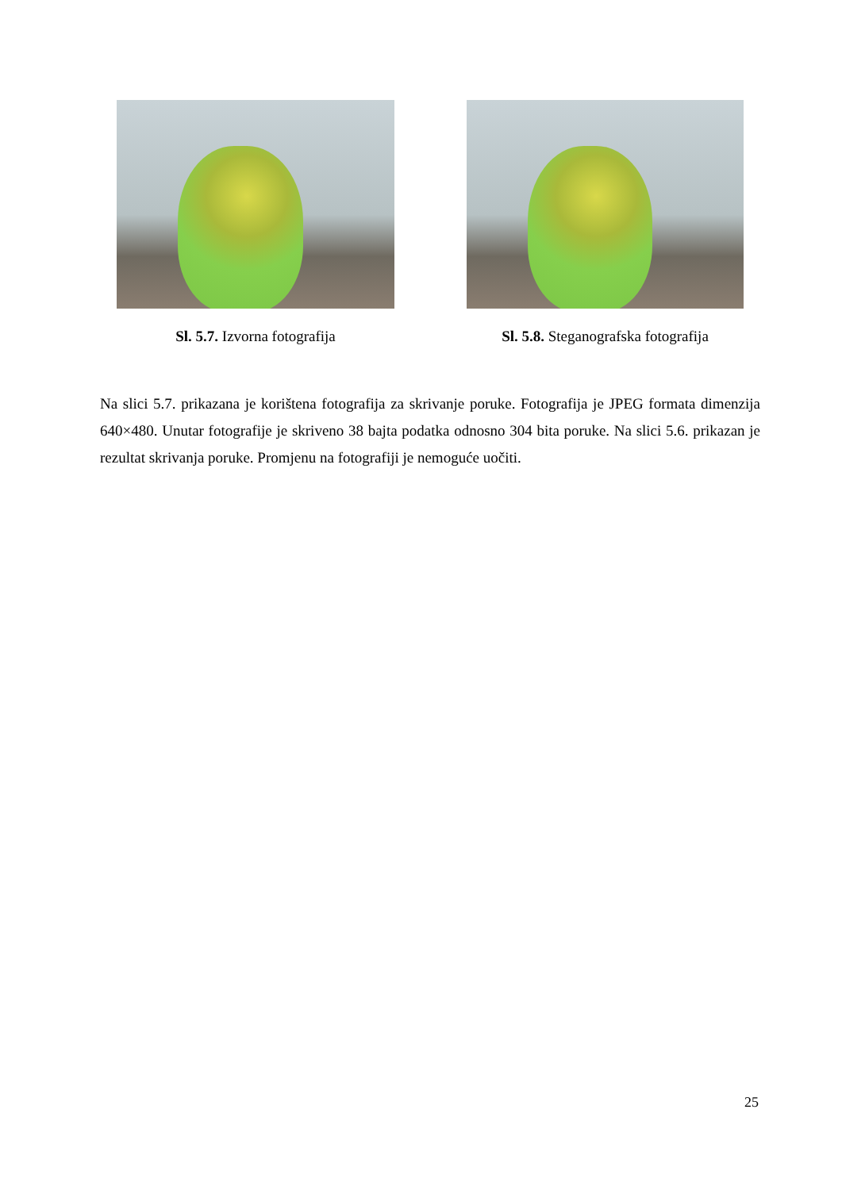Sl. 5.7. Izvorna fotografija Sl. 5.8. Steganografska fotografija
Na slici 5.7. prikazana je korištena fotografija za skrivanje poruke. Fotografija je JPEG formata dimenzija 640×480. Unutar fotografije je skriveno 38 bajta podatka odnosno 304 bita poruke. Na slici 5.6. prikazan je rezultat skrivanja poruke. Promjenu na fotografiji je nemoguće uočiti.
25